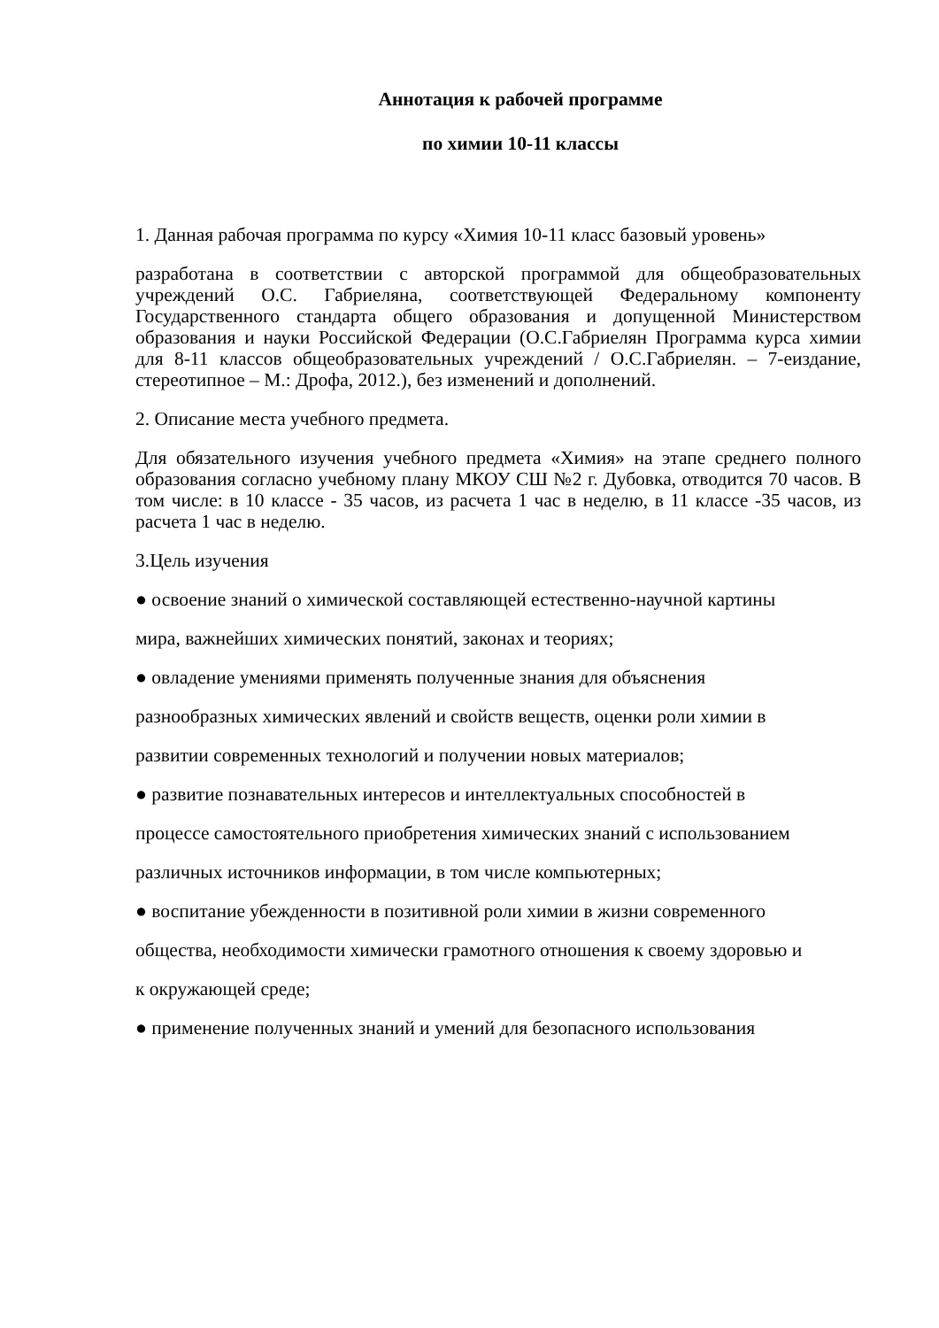Аннотация к рабочей программе
по химии 10-11 классы
1. Данная рабочая программа по курсу «Химия 10-11 класс базовый уровень»
разработана в соответствии с авторской программой для общеобразовательных учреждений О.С. Габриеляна, соответствующей Федеральному компоненту Государственного стандарта общего образования и допущенной Министерством образования и науки Российской Федерации (О.С.Габриелян Программа курса химии для 8-11 классов общеобразовательных учреждений / О.С.Габриелян. – 7-еиздание, стереотипное – М.: Дрофа, 2012.), без изменений и дополнений.
2. Описание места учебного предмета.
Для обязательного изучения учебного предмета «Химия» на этапе среднего полного образования согласно учебному плану МКОУ СШ №2 г. Дубовка, отводится 70 часов. В том числе: в 10 классе - 35 часов, из расчета 1 час в неделю, в 11 классе -35 часов, из расчета 1 час в неделю.
3.Цель изучения
● освоение знаний о химической составляющей естественно-научной картины
мира, важнейших химических понятий, законах и теориях;
● овладение умениями применять полученные знания для объяснения
разнообразных химических явлений и свойств веществ, оценки роли химии в
развитии современных технологий и получении новых материалов;
● развитие познавательных интересов и интеллектуальных способностей в
процессе самостоятельного приобретения химических знаний с использованием
различных источников информации, в том числе компьютерных;
● воспитание убежденности в позитивной роли химии в жизни современного
общества, необходимости химически грамотного отношения к своему здоровью и
к окружающей среде;
● применение полученных знаний и умений для безопасного использования